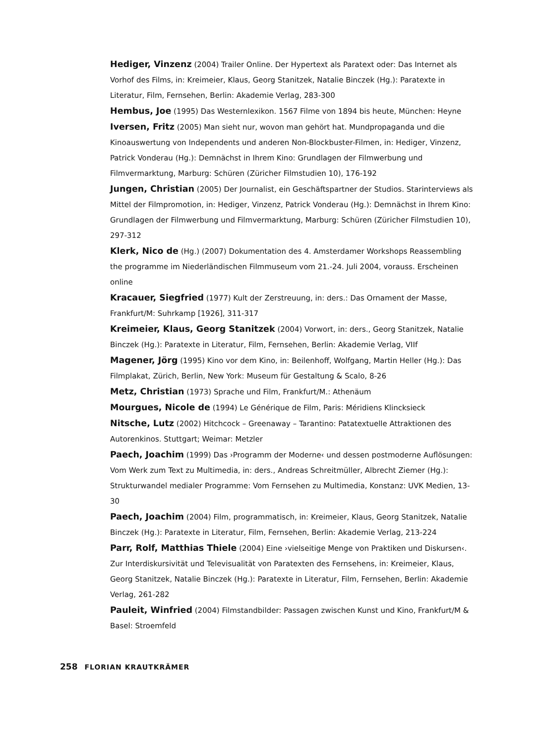Hediger, Vinzenz (2004) Trailer Online. Der Hypertext als Paratext oder: Das Internet als Vorhof des Films, in: Kreimeier, Klaus, Georg Stanitzek, Natalie Binczek (Hg.): Paratexte in Literatur, Film, Fernsehen, Berlin: Akademie Verlag, 283-300
Hembus, Joe (1995) Das Westernlexikon. 1567 Filme von 1894 bis heute, München: Heyne
Iversen, Fritz (2005) Man sieht nur, wovon man gehört hat. Mundpropaganda und die Kinoauswertung von Independents und anderen Non-Blockbuster-Filmen, in: Hediger, Vinzenz, Patrick Vonderau (Hg.): Demnächst in Ihrem Kino: Grundlagen der Filmwerbung und Filmvermarktung, Marburg: Schüren (Züricher Filmstudien 10), 176-192
Jungen, Christian (2005) Der Journalist, ein Geschäftspartner der Studios. Starinterviews als Mittel der Filmpromotion, in: Hediger, Vinzenz, Patrick Vonderau (Hg.): Demnächst in Ihrem Kino: Grundlagen der Filmwerbung und Filmvermarktung, Marburg: Schüren (Züricher Filmstudien 10), 297-312
Klerk, Nico de (Hg.) (2007) Dokumentation des 4. Amsterdamer Workshops Reassembling the programme im Niederländischen Filmmuseum vom 21.-24. Juli 2004, vorauss. Erscheinen online
Kracauer, Siegfried (1977) Kult der Zerstreuung, in: ders.: Das Ornament der Masse, Frankfurt/M: Suhrkamp [1926], 311-317
Kreimeier, Klaus, Georg Stanitzek (2004) Vorwort, in: ders., Georg Stanitzek, Natalie Binczek (Hg.): Paratexte in Literatur, Film, Fernsehen, Berlin: Akademie Verlag, VIIf
Magener, Jörg (1995) Kino vor dem Kino, in: Beilenhoff, Wolfgang, Martin Heller (Hg.): Das Filmplakat, Zürich, Berlin, New York: Museum für Gestaltung & Scalo, 8-26
Metz, Christian (1973) Sprache und Film, Frankfurt/M.: Athenäum
Mourgues, Nicole de (1994) Le Générique de Film, Paris: Méridiens Klincksieck
Nitsche, Lutz (2002) Hitchcock – Greenaway – Tarantino: Patatextuelle Attraktionen des Autorenkinos. Stuttgart; Weimar: Metzler
Paech, Joachim (1999) Das ›Programm der Moderne‹ und dessen postmoderne Auflösungen: Vom Werk zum Text zu Multimedia, in: ders., Andreas Schreitmüller, Albrecht Ziemer (Hg.): Strukturwandel medialer Programme: Vom Fernsehen zu Multimedia, Konstanz: UVK Medien, 13-30
Paech, Joachim (2004) Film, programmatisch, in: Kreimeier, Klaus, Georg Stanitzek, Natalie Binczek (Hg.): Paratexte in Literatur, Film, Fernsehen, Berlin: Akademie Verlag, 213-224
Parr, Rolf, Matthias Thiele (2004) Eine ›vielseitige Menge von Praktiken und Diskursen‹. Zur Interdiskursivität und Televisualität von Paratexten des Fernsehens, in: Kreimeier, Klaus, Georg Stanitzek, Natalie Binczek (Hg.): Paratexte in Literatur, Film, Fernsehen, Berlin: Akademie Verlag, 261-282
Pauleit, Winfried (2004) Filmstandbilder: Passagen zwischen Kunst und Kino, Frankfurt/M & Basel: Stroemfeld
258 FLORIAN KRAUTKRÄMER